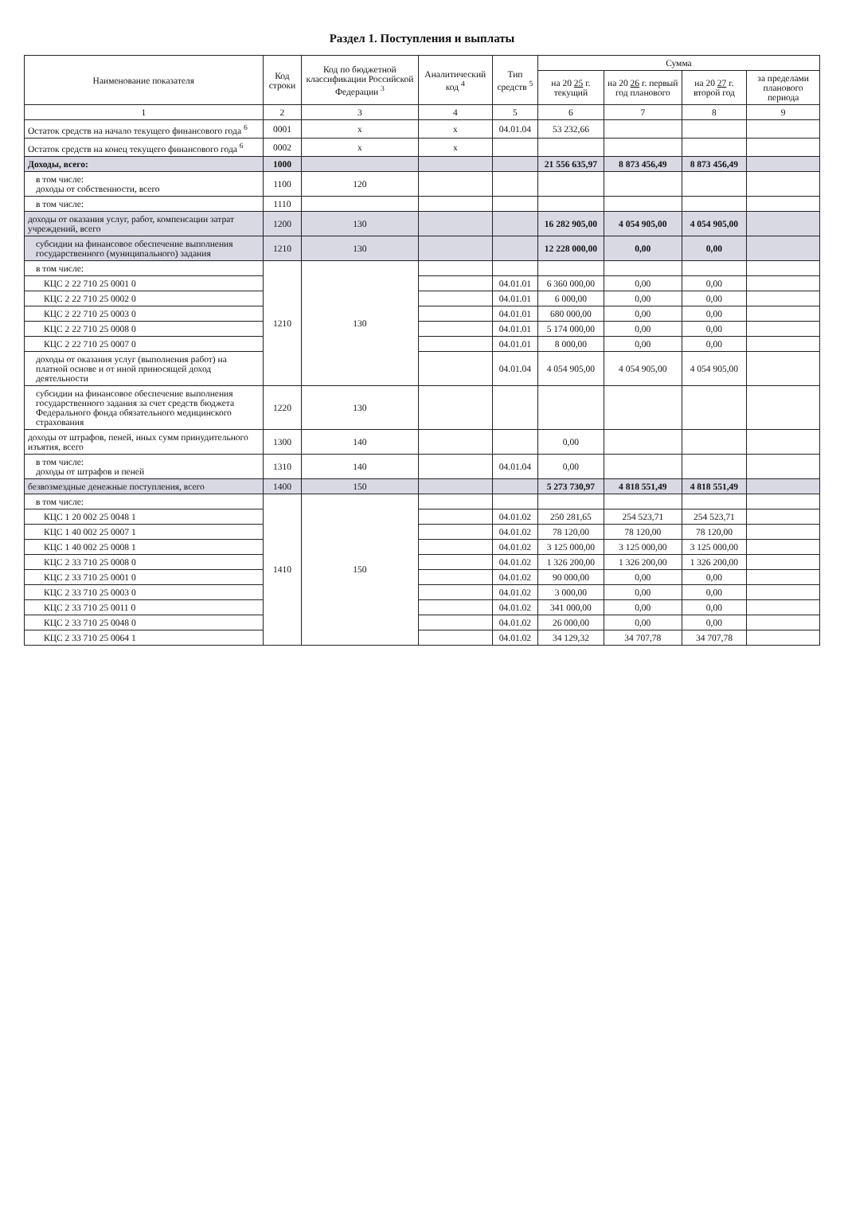Раздел 1. Поступления и выплаты
| Наименование показателя | Код строки | Код по бюджетной классификации Российской Федерации <sup>3</sup> | Аналитический код <sup>4</sup> | Тип средств <sup>5</sup> | Сумма | | | |
| --- | --- | --- | --- | --- | --- | --- | --- | --- |
| | | | | | на 20 25 г. текущий | на 20 26 г. первый год планового | на 20 27 г. второй год | за пределами планового периода |
| 1 | 2 | 3 | 4 | 5 | 6 | 7 | 8 | 9 |
| Остаток средств на начало текущего финансового года <sup>6</sup> | 0001 | x | x | 04.01.04 | 53 232,66 | | | |
| Остаток средств на конец текущего финансового года <sup>6</sup> | 0002 | x | x | | | | | |
| Доходы, всего: | 1000 | | | | 21 556 635,97 | 8 873 456,49 | 8 873 456,49 | |
| в том числе: доходы от собственности, всего | 1100 | 120 | | | | | | |
| в том числе: | 1110 | | | | | | | |
| доходы от оказания услуг, работ, компенсации затрат учреждений, всего | 1200 | 130 | | | 16 282 905,00 | 4 054 905,00 | 4 054 905,00 | |
| субсидии на финансовое обеспечение выполнения государственного (муниципального) задания | 1210 | 130 | | | 12 228 000,00 | 0,00 | 0,00 | |
| в том числе: | 1210 | 130 | | | | | | |
| КЦС 2 22 710 25 0001 0 | | | | 04.01.01 | 6 360 000,00 | 0,00 | 0,00 | |
| КЦС 2 22 710 25 0002 0 | | | | 04.01.01 | 6 000,00 | 0,00 | 0,00 | |
| КЦС 2 22 710 25 0003 0 | | | | 04.01.01 | 680 000,00 | 0,00 | 0,00 | |
| КЦС 2 22 710 25 0008 0 | | | | 04.01.01 | 5 174 000,00 | 0,00 | 0,00 | |
| КЦС 2 22 710 25 0007 0 | | | | 04.01.01 | 8 000,00 | 0,00 | 0,00 | |
| доходы от оказания услуг (выполнения работ) на платной основе и от иной приносящей доход деятельности | | | | 04.01.04 | 4 054 905,00 | 4 054 905,00 | 4 054 905,00 | |
| субсидии на финансовое обеспечение выполнения государственного задания за счет средств бюджета Федерального фонда обязательного медицинского страхования | 1220 | 130 | | | | | | |
| доходы от штрафов, пеней, иных сумм принудительного изъятия, всего | 1300 | 140 | | | 0,00 | | | |
| в том числе: доходы от штрафов и пеней | 1310 | 140 | | 04.01.04 | 0,00 | | | |
| безвозмездные денежные поступления, всего | 1400 | 150 | | | 5 273 730,97 | 4 818 551,49 | 4 818 551,49 | |
| в том числе: | 1410 | 150 | | | | | | |
| КЦС 1 20 002 25 0048 1 | | | | 04.01.02 | 250 281,65 | 254 523,71 | 254 523,71 | |
| КЦС 1 40 002 25 0007 1 | | | | 04.01.02 | 78 120,00 | 78 120,00 | 78 120,00 | |
| КЦС 1 40 002 25 0008 1 | | | | 04.01.02 | 3 125 000,00 | 3 125 000,00 | 3 125 000,00 | |
| КЦС 2 33 710 25 0008 0 | | | | 04.01.02 | 1 326 200,00 | 1 326 200,00 | 1 326 200,00 | |
| КЦС 2 33 710 25 0001 0 | | | | 04.01.02 | 90 000,00 | 0,00 | 0,00 | |
| КЦС 2 33 710 25 0003 0 | | | | 04.01.02 | 3 000,00 | 0,00 | 0,00 | |
| КЦС 2 33 710 25 0011 0 | | | | 04.01.02 | 341 000,00 | 0,00 | 0,00 | |
| КЦС 2 33 710 25 0048 0 | | | | 04.01.02 | 26 000,00 | 0,00 | 0,00 | |
| КЦС 2 33 710 25 0064 1 | | | | 04.01.02 | 34 129,32 | 34 707,78 | 34 707,78 | |